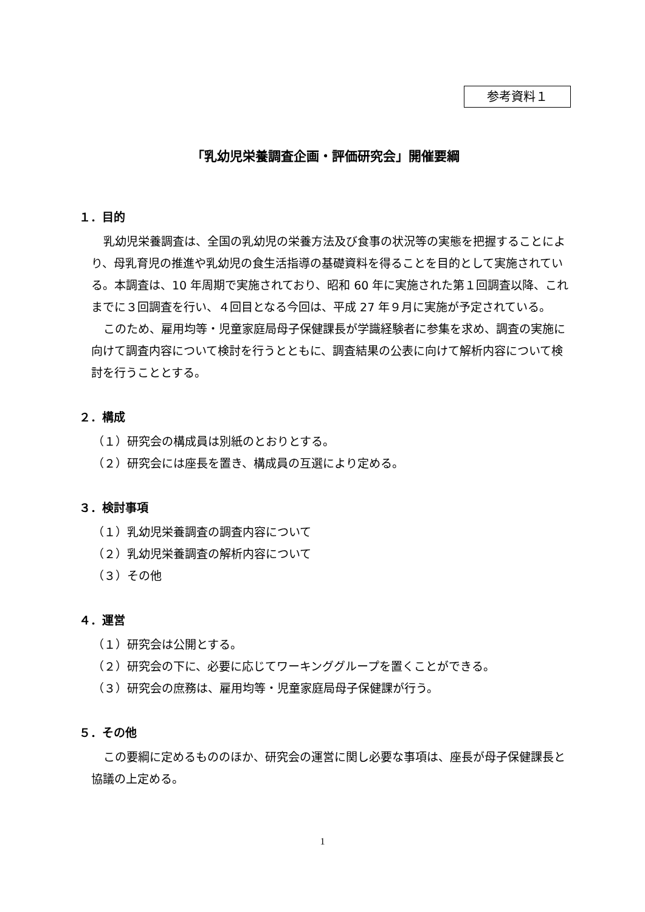参考資料１
「乳幼児栄養調査企画・評価研究会」開催要綱
１．目的
乳幼児栄養調査は、全国の乳幼児の栄養方法及び食事の状況等の実態を把握することにより、母乳育児の推進や乳幼児の食生活指導の基礎資料を得ることを目的として実施されている。本調査は、10 年周期で実施されており、昭和 60 年に実施された第１回調査以降、これまでに３回調査を行い、４回目となる今回は、平成 27 年９月に実施が予定されている。
このため、雇用均等・児童家庭局母子保健課長が学識経験者に参集を求め、調査の実施に向けて調査内容について検討を行うとともに、調査結果の公表に向けて解析内容について検討を行うこととする。
２．構成
（１）研究会の構成員は別紙のとおりとする。
（２）研究会には座長を置き、構成員の互選により定める。
３．検討事項
（１）乳幼児栄養調査の調査内容について
（２）乳幼児栄養調査の解析内容について
（３）その他
４．運営
（１）研究会は公開とする。
（２）研究会の下に、必要に応じてワーキンググループを置くことができる。
（３）研究会の庶務は、雇用均等・児童家庭局母子保健課が行う。
５．その他
この要綱に定めるもののほか、研究会の運営に関し必要な事項は、座長が母子保健課長と協議の上定める。
1